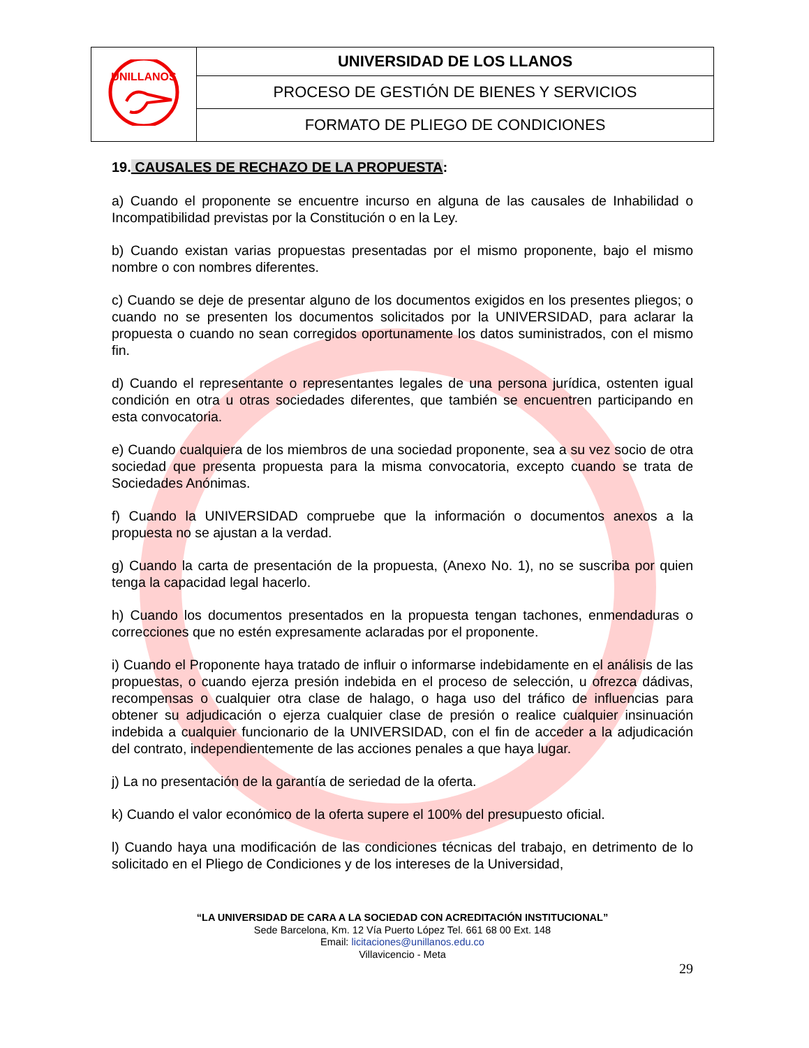| UNILLANOS | UNIVERSIDAD DE LOS LLANOS |
| | PROCESO DE GESTIÓN DE BIENES Y SERVICIOS |
| | FORMATO DE PLIEGO DE CONDICIONES |
19. CAUSALES DE RECHAZO DE LA PROPUESTA:
a) Cuando el proponente se encuentre incurso en alguna de las causales de Inhabilidad o Incompatibilidad previstas por la Constitución o en la Ley.
b) Cuando existan varias propuestas presentadas por el mismo proponente, bajo el mismo nombre o con nombres diferentes.
c) Cuando se deje de presentar alguno de los documentos exigidos en los presentes pliegos; o cuando no se presenten los documentos solicitados por la UNIVERSIDAD, para aclarar la propuesta o cuando no sean corregidos oportunamente los datos suministrados, con el mismo fin.
d) Cuando el representante o representantes legales de una persona jurídica, ostenten igual condición en otra u otras sociedades diferentes, que también se encuentren participando en esta convocatoria.
e) Cuando cualquiera de los miembros de una sociedad proponente, sea a su vez socio de otra sociedad que presenta propuesta para la misma convocatoria, excepto cuando se trata de Sociedades Anónimas.
f) Cuando la UNIVERSIDAD compruebe que la información o documentos anexos a la propuesta no se ajustan a la verdad.
g) Cuando la carta de presentación de la propuesta, (Anexo No. 1), no se suscriba por quien tenga la capacidad legal hacerlo.
h) Cuando los documentos presentados en la propuesta tengan tachones, enmendaduras o correcciones que no estén expresamente aclaradas por el proponente.
i) Cuando el Proponente haya tratado de influir o informarse indebidamente en el análisis de las propuestas, o cuando ejerza presión indebida en el proceso de selección, u ofrezca dádivas, recompensas o cualquier otra clase de halago, o haga uso del tráfico de influencias para obtener su adjudicación o ejerza cualquier clase de presión o realice cualquier insinuación indebida a cualquier funcionario de la UNIVERSIDAD, con el fin de acceder a la adjudicación del contrato, independientemente de las acciones penales a que haya lugar.
j) La no presentación de la garantía de seriedad de la oferta.
k) Cuando el valor económico de la oferta supere el 100% del presupuesto oficial.
l) Cuando haya una modificación de las condiciones técnicas del trabajo, en detrimento de lo solicitado en el Pliego de Condiciones y de los intereses de la Universidad,
“LA UNIVERSIDAD DE CARA A LA SOCIEDAD CON ACREDITACIÓN INSTITUCIONAL”
Sede Barcelona, Km. 12 Vía Puerto López Tel. 661 68 00 Ext. 148
Email: licitaciones@unillanos.edu.co
Villavicencio - Meta
29